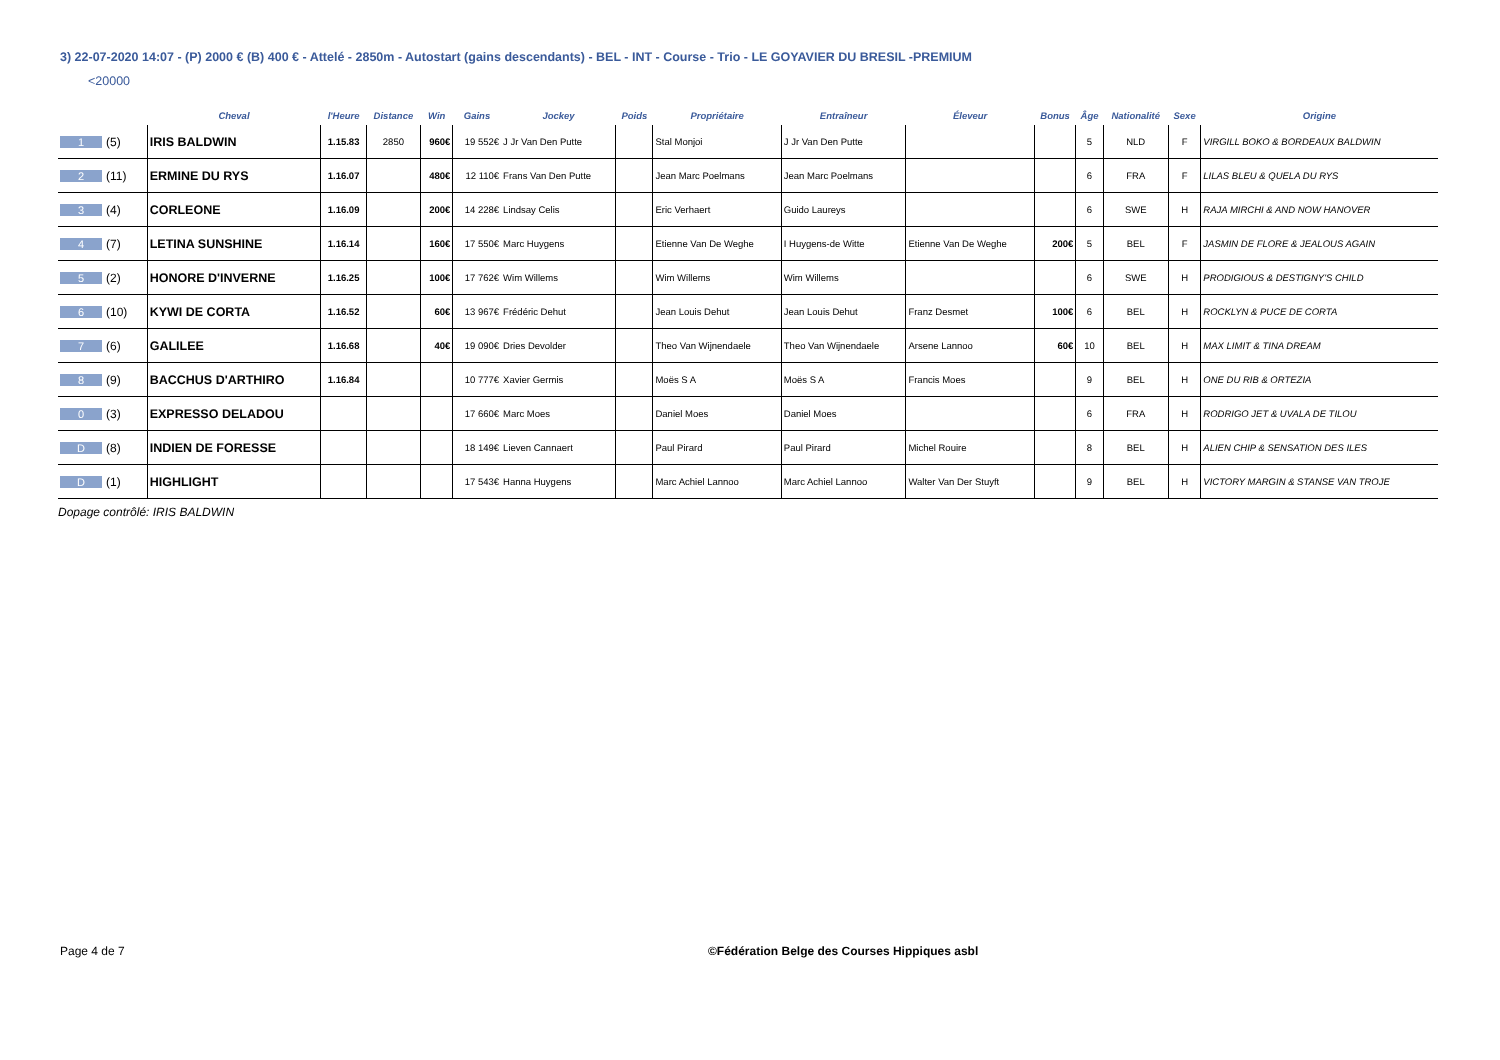3) 22-07-2020 14:07 - (P) 2000 € (B) 400 € - Attelé - 2850m - Autostart (gains descendants) - BEL - INT - Course - Trio - LE GOYAVIER DU BRESIL -PREMIUM
<20000
| | Cheval | l'Heure | Distance | Win | Gains | Jockey | Poids | Propriétaire | Entraîneur | Éleveur | Bonus | Âge | Nationalité | Sexe | Origine |
| --- | --- | --- | --- | --- | --- | --- | --- | --- | --- | --- | --- | --- | --- | --- | --- |
| 1 (5) | IRIS BALDWIN | 1.15.83 | 2850 | 960€ | 19 552€ | J Jr Van Den Putte | | Stal Monjoi | J Jr Van Den Putte | | | 5 | NLD | F | VIRGILL BOKO & BORDEAUX BALDWIN |
| 2 (11) | ERMINE DU RYS | 1.16.07 | | 480€ | 12 110€ | Frans Van Den Putte | | Jean Marc Poelmans | Jean Marc Poelmans | | | 6 | FRA | F | LILAS BLEU & QUELA DU RYS |
| 3 (4) | CORLEONE | 1.16.09 | | 200€ | 14 228€ | Lindsay Celis | | Eric Verhaert | Guido Laureys | | | 6 | SWE | H | RAJA MIRCHI & AND NOW HANOVER |
| 4 (7) | LETINA SUNSHINE | 1.16.14 | | 160€ | 17 550€ | Marc Huygens | | Etienne Van De Weghe | I Huygens-de Witte | Etienne Van De Weghe | 200€ | 5 | BEL | F | JASMIN DE FLORE & JEALOUS AGAIN |
| 5 (2) | HONORE D'INVERNE | 1.16.25 | | 100€ | 17 762€ | Wim Willems | | Wim Willems | Wim Willems | | | 6 | SWE | H | PRODIGIOUS & DESTIGNY'S CHILD |
| 6 (10) | KYWI DE CORTA | 1.16.52 | | 60€ | 13 967€ | Frédéric Dehut | | Jean Louis Dehut | Jean Louis Dehut | Franz Desmet | 100€ | 6 | BEL | H | ROCKLYN & PUCE DE CORTA |
| 7 (6) | GALILEE | 1.16.68 | | 40€ | 19 090€ | Dries Devolder | | Theo Van Wijnendaele | Theo Van Wijnendaele | Arsene Lannoo | 60€ | 10 | BEL | H | MAX LIMIT & TINA DREAM |
| 8 (9) | BACCHUS D'ARTHIRO | 1.16.84 | | | 10 777€ | Xavier Germis | | Moës S A | Moës S A | Francis Moes | | 9 | BEL | H | ONE DU RIB & ORTEZIA |
| 0 (3) | EXPRESSO DELADOU | | | | 17 660€ | Marc Moes | | Daniel Moes | Daniel Moes | | | 6 | FRA | H | RODRIGO JET & UVALA DE TILOU |
| D (8) | INDIEN DE FORESSE | | | | 18 149€ | Lieven Cannaert | | Paul Pirard | Paul Pirard | Michel Rouire | | 8 | BEL | H | ALIEN CHIP & SENSATION DES ILES |
| D (1) | HIGHLIGHT | | | | 17 543€ | Hanna Huygens | | Marc Achiel Lannoo | Marc Achiel Lannoo | Walter Van Der Stuyft | | 9 | BEL | H | VICTORY MARGIN & STANSE VAN TROJE |
Dopage contrôlé: IRIS BALDWIN
Page 4 de 7 ©Fédération Belge des Courses Hippiques asbl